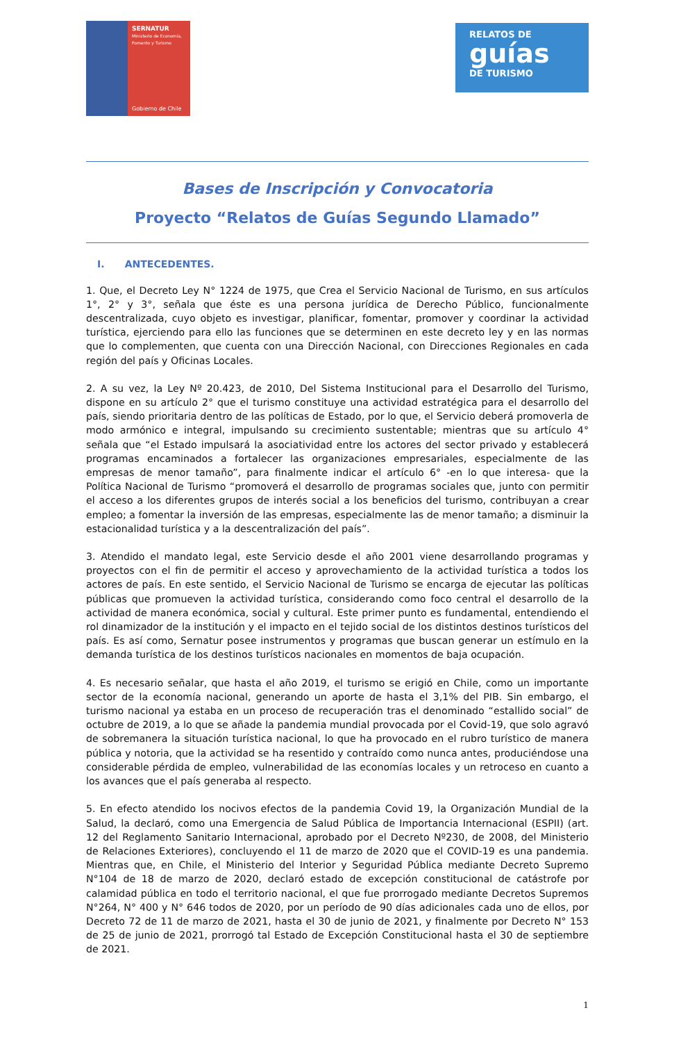SERNATUR
Ministerio de Economía, Fomento y Turismo
Gobierno de Chile
RELATOS DE
guías
DE TURISMO
Bases de Inscripción y Convocatoria
Proyecto “Relatos de Guías Segundo Llamado”
I. ANTECEDENTES.
1. Que, el Decreto Ley N° 1224 de 1975, que Crea el Servicio Nacional de Turismo, en sus artículos 1°, 2° y 3°, señala que éste es una persona jurídica de Derecho Público, funcionalmente descentralizada, cuyo objeto es investigar, planificar, fomentar, promover y coordinar la actividad turística, ejerciendo para ello las funciones que se determinen en este decreto ley y en las normas que lo complementen, que cuenta con una Dirección Nacional, con Direcciones Regionales en cada región del país y Oficinas Locales.
2. A su vez, la Ley Nº 20.423, de 2010, Del Sistema Institucional para el Desarrollo del Turismo, dispone en su artículo 2° que el turismo constituye una actividad estratégica para el desarrollo del país, siendo prioritaria dentro de las políticas de Estado, por lo que, el Servicio deberá promoverla de modo armónico e integral, impulsando su crecimiento sustentable; mientras que su artículo 4° señala que “el Estado impulsará la asociatividad entre los actores del sector privado y establecerá programas encaminados a fortalecer las organizaciones empresariales, especialmente de las empresas de menor tamaño”, para finalmente indicar el artículo 6° -en lo que interesa- que la Política Nacional de Turismo “promoverá el desarrollo de programas sociales que, junto con permitir el acceso a los diferentes grupos de interés social a los beneficios del turismo, contribuyan a crear empleo; a fomentar la inversión de las empresas, especialmente las de menor tamaño; a disminuir la estacionalidad turística y a la descentralización del país”.
3. Atendido el mandato legal, este Servicio desde el año 2001 viene desarrollando programas y proyectos con el fin de permitir el acceso y aprovechamiento de la actividad turística a todos los actores de país. En este sentido, el Servicio Nacional de Turismo se encarga de ejecutar las políticas públicas que promueven la actividad turística, considerando como foco central el desarrollo de la actividad de manera económica, social y cultural. Este primer punto es fundamental, entendiendo el rol dinamizador de la institución y el impacto en el tejido social de los distintos destinos turísticos del país. Es así como, Sernatur posee instrumentos y programas que buscan generar un estímulo en la demanda turística de los destinos turísticos nacionales en momentos de baja ocupación.
4. Es necesario señalar, que hasta el año 2019, el turismo se erigió en Chile, como un importante sector de la economía nacional, generando un aporte de hasta el 3,1% del PIB. Sin embargo, el turismo nacional ya estaba en un proceso de recuperación tras el denominado “estallido social” de octubre de 2019, a lo que se añade la pandemia mundial provocada por el Covid-19, que solo agravó de sobremanera la situación turística nacional, lo que ha provocado en el rubro turístico de manera pública y notoria, que la actividad se ha resentido y contraído como nunca antes, produciéndose una considerable pérdida de empleo, vulnerabilidad de las economías locales y un retroceso en cuanto a los avances que el país generaba al respecto.
5. En efecto atendido los nocivos efectos de la pandemia Covid 19, la Organización Mundial de la Salud, la declaró, como una Emergencia de Salud Pública de Importancia Internacional (ESPII) (art. 12 del Reglamento Sanitario Internacional, aprobado por el Decreto Nº230, de 2008, del Ministerio de Relaciones Exteriores), concluyendo el 11 de marzo de 2020 que el COVID-19 es una pandemia. Mientras que, en Chile, el Ministerio del Interior y Seguridad Pública mediante Decreto Supremo N°104 de 18 de marzo de 2020, declaró estado de excepción constitucional de catástrofe por calamidad pública en todo el territorio nacional, el que fue prorrogado mediante Decretos Supremos N°264, N° 400 y N° 646 todos de 2020, por un período de 90 días adicionales cada uno de ellos, por Decreto 72 de 11 de marzo de 2021, hasta el 30 de junio de 2021, y finalmente por Decreto N° 153 de 25 de junio de 2021, prorrogó tal Estado de Excepción Constitucional hasta el 30 de septiembre de 2021.
1